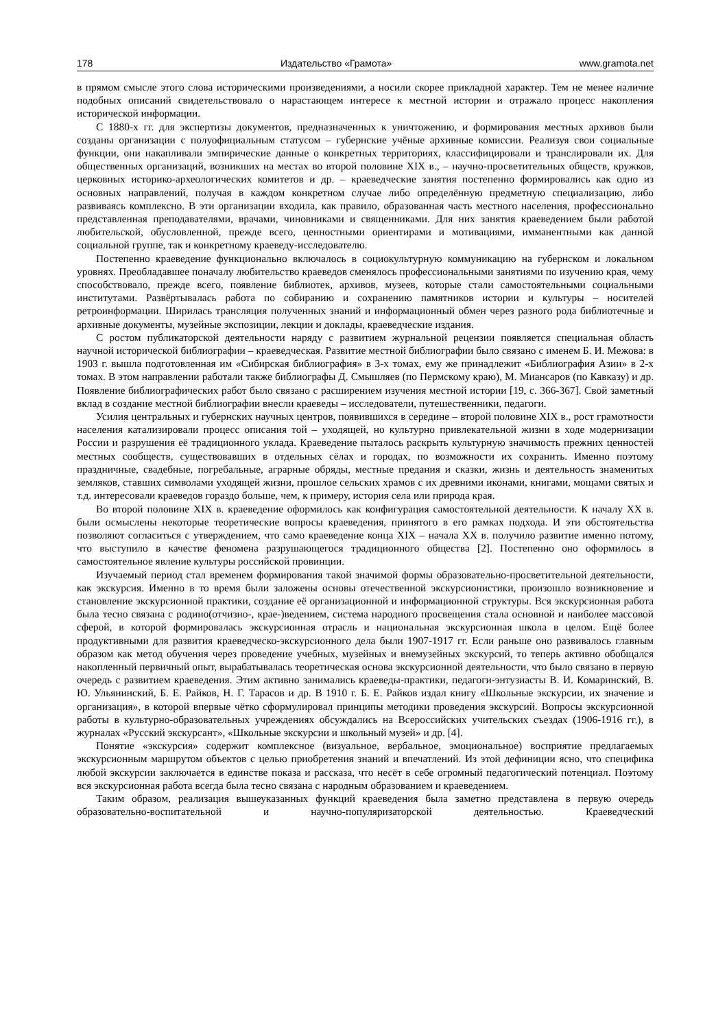178 Издательство «Грамота» www.gramota.net
в прямом смысле этого слова историческими произведениями, а носили скорее прикладной характер. Тем не менее наличие подобных описаний свидетельствовало о нарастающем интересе к местной истории и отражало процесс накопления исторической информации.
С 1880-х гг. для экспертизы документов, предназначенных к уничтожению, и формирования местных архивов были созданы организации с полуофициальным статусом – губернские учёные архивные комиссии. Реализуя свои социальные функции, они накапливали эмпирические данные о конкретных территориях, классифицировали и транслировали их. Для общественных организаций, возникших на местах во второй половине XIX в., – научно-просветительных обществ, кружков, церковных историко-археологических комитетов и др. – краеведческие занятия постепенно формировались как одно из основных направлений, получая в каждом конкретном случае либо определённую предметную специализацию, либо развиваясь комплексно. В эти организации входила, как правило, образованная часть местного населения, профессионально представленная преподавателями, врачами, чиновниками и священниками. Для них занятия краеведением были работой любительской, обусловленной, прежде всего, ценностными ориентирами и мотивациями, имманентными как данной социальной группе, так и конкретному краеведу-исследователю.
Постепенно краеведение функционально включалось в социокультурную коммуникацию на губернском и локальном уровнях. Преобладавшее поначалу любительство краеведов сменялось профессиональными занятиями по изучению края, чему способствовало, прежде всего, появление библиотек, архивов, музеев, которые стали самостоятельными социальными институтами. Развёртывалась работа по собиранию и сохранению памятников истории и культуры – носителей ретроинформации. Ширилась трансляция полученных знаний и информационный обмен через разного рода библиотечные и архивные документы, музейные экспозиции, лекции и доклады, краеведческие издания.
С ростом публикаторской деятельности наряду с развитием журнальной рецензии появляется специальная область научной исторической библиографии – краеведческая. Развитие местной библиографии было связано с именем Б. И. Межова: в 1903 г. вышла подготовленная им «Сибирская библиография» в 3-х томах, ему же принадлежит «Библиография Азии» в 2-х томах. В этом направлении работали также библиографы Д. Смышляев (по Пермскому краю), М. Миансаров (по Кавказу) и др. Появление библиографических работ было связано с расширением изучения местной истории [19, с. 366-367]. Свой заметный вклад в создание местной библиографии внесли краеведы – исследователи, путешественники, педагоги.
Усилия центральных и губернских научных центров, появившихся в середине – второй половине XIX в., рост грамотности населения катализировали процесс описания той – уходящей, но культурно привлекательной жизни в ходе модернизации России и разрушения её традиционного уклада. Краеведение пыталось раскрыть культурную значимость прежних ценностей местных сообществ, существовавших в отдельных сёлах и городах, по возможности их сохранить. Именно поэтому праздничные, свадебные, погребальные, аграрные обряды, местные предания и сказки, жизнь и деятельность знаменитых земляков, ставших символами уходящей жизни, прошлое сельских храмов с их древними иконами, книгами, мощами святых и т.д. интересовали краеведов гораздо больше, чем, к примеру, история села или природа края.
Во второй половине XIX в. краеведение оформилось как конфигурация самостоятельной деятельности. К началу XX в. были осмыслены некоторые теоретические вопросы краеведения, принятого в его рамках подхода. И эти обстоятельства позволяют согласиться с утверждением, что само краеведение конца XIX – начала XX в. получило развитие именно потому, что выступило в качестве феномена разрушающегося традиционного общества [2]. Постепенно оно оформилось в самостоятельное явление культуры российской провинции.
Изучаемый период стал временем формирования такой значимой формы образовательно-просветительной деятельности, как экскурсия. Именно в то время были заложены основы отечественной экскурсионистики, произошло возникновение и становление экскурсионной практики, создание её организационной и информационной структуры. Вся экскурсионная работа была тесно связана с родино(отчизно-, крае-)ведением, система народного просвещения стала основной и наиболее массовой сферой, в которой формировалась экскурсионная отрасль и национальная экскурсионная школа в целом. Ещё более продуктивными для развития краеведческо-экскурсионного дела были 1907-1917 гг. Если раньше оно развивалось главным образом как метод обучения через проведение учебных, музейных и внемузейных экскурсий, то теперь активно обобщался накопленный первичный опыт, вырабатывалась теоретическая основа экскурсионной деятельности, что было связано в первую очередь с развитием краеведения. Этим активно занимались краеведы-практики, педагоги-энтузиасты В. И. Комаринский, В. Ю. Ульянинский, Б. Е. Райков, Н. Г. Тарасов и др. В 1910 г. Б. Е. Райков издал книгу «Школьные экскурсии, их значение и организация», в которой впервые чётко сформулировал принципы методики проведения экскурсий. Вопросы экскурсионной работы в культурно-образовательных учреждениях обсуждались на Всероссийских учительских съездах (1906-1916 гг.), в журналах «Русский экскурсант», «Школьные экскурсии и школьный музей» и др. [4].
Понятие «экскурсия» содержит комплексное (визуальное, вербальное, эмоциональное) восприятие предлагаемых экскурсионным маршрутом объектов с целью приобретения знаний и впечатлений. Из этой дефиниции ясно, что специфика любой экскурсии заключается в единстве показа и рассказа, что несёт в себе огромный педагогический потенциал. Поэтому вся экскурсионная работа всегда была тесно связана с народным образованием и краеведением.
Таким образом, реализация вышеуказанных функций краеведения была заметно представлена в первую очередь образовательно-воспитательной и научно-популяризаторской деятельностью. Краеведческий